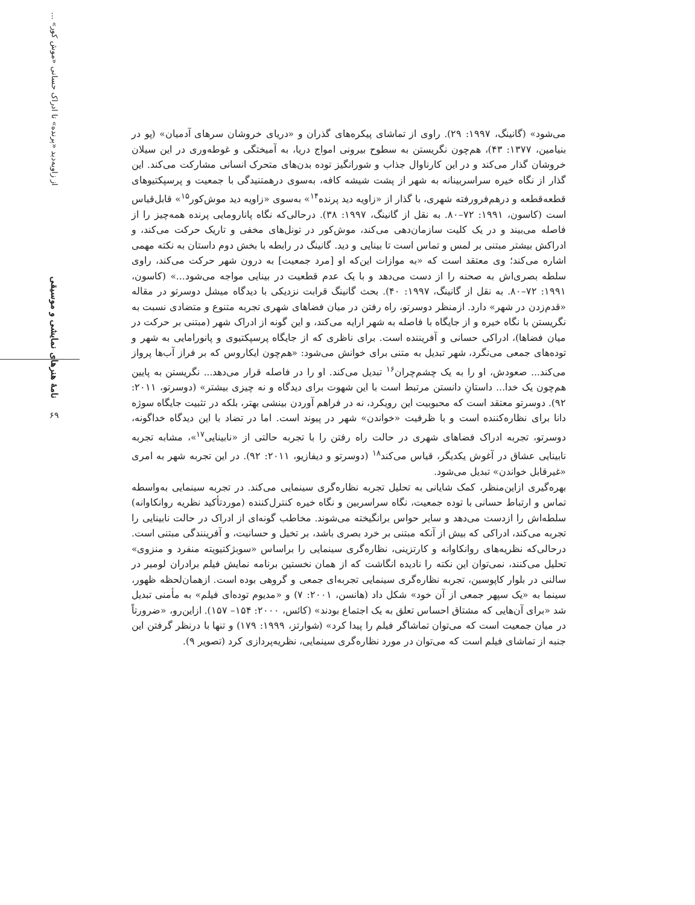از زاویه‌دید «پرنده» تا ادراک حسانی «موش کور» ...
نامۀ هنرهای نمایشی و موسیقی
۶۹
می‌شود» (گانینگ، ۱۹۹۷: ۲۹). راوی از تماشای پیکره‌های گذران و «دریای خروشان سرهای آدمیان» (پو در بنیامین، ۱۳۷۷: ۴۳)، هم‌چون نگریستن به سطوح بیرونی امواج دریا، به آمیختگی و غوطه‌وری در این سیلان خروشان گذار می‌کند و در این کارناوال جذاب و شورانگیز توده بدن‌های متحرک انسانی مشارکت می‌کند. این گذار از نگاه خیره سراسربینانه به شهر از پشت شیشه کافه، به‌سوی درهمتنیدگی با جمعیت و پرسپکتیوهای قطعه‌قطعه و درهم‌فرورفته شهری، با گذار از «زاویه دید پرنده<sup>۱۴</sup>» به‌سوی «زاویه دید موش‌کور<sup>۱۵</sup>» قابل‌قیاس است (کاسون، ۱۹۹۱: ۷۲–۸۰. به نقل از گانینگ، ۱۹۹۷: ۳۸). درحالی‌که نگاه پانارومایی پرنده همه‌چیز را از فاصله می‌بیند و در یک کلیت سازمان‌دهی می‌کند، موش‌کور در تونل‌های مخفی و تاریک حرکت می‌کند، و ادراکش بیشتر مبتنی بر لمس و تماس است تا بینایی و دید. گانینگ در رابطه با بخش دوم داستان به نکته مهمی اشاره می‌کند؛ وی معتقد است که «به موازات این‌که او [مرد جمعیت] به درون شهر حرکت می‌کند، راوی سلطه بصری‌اش به صحنه را از دست می‌دهد و با یک عدم قطعیت در بینایی مواجه می‌شود...» (کاسون، ۱۹۹۱: ۷۲–۸۰. به نقل از گانینگ، ۱۹۹۷: ۴۰). بحث گانینگ قرابت نزدیکی با دیدگاه میشل دوسرتو در مقاله «قدم‌زدن در شهر» دارد. ازمنظر دوسرتو، راه رفتن در میان فضاهای شهری تجربه متنوع و متضادی نسبت به نگریستن با نگاه خیره و از جایگاه با فاصله به شهر ارایه می‌کند، و این گونه از ادراک شهر (مبتنی بر حرکت در میان فضاها)، ادراکی حسانی و آفریننده است. برای ناظری که از جایگاه پرسپکتیوی و پانورامایی به شهر و توده‌های جمعی می‌نگرد، شهر تبدیل به متنی برای خوانش می‌شود: «هم‌چون ایکاروس که بر فراز آب‌ها پرواز می‌کند... صعودش، او را به یک چشم‌چران<sup>۱۶</sup> تبدیل می‌کند. او را در فاصله قرار می‌دهد... نگریستن به پایین هم‌چون یک خدا... داستانِ دانستن مرتبط است با این شهوت برای دیدگاه و نه چیزی بیشتر» (دوسرتو، ۲۰۱۱: ۹۲). دوسرتو معتقد است که محبوبیت این رویکرد، نه در فراهم آوردن بینشی بهتر، بلکه در تثبیت جایگاه سوژه دانا برای نظاره‌کننده است و با ظرفیت «خواندن» شهر در پیوند است. اما در تضاد با این دیدگاه خداگونه، دوسرتو، تجربه ادراک فضاهای شهری در حالت راه رفتن را با تجربه حالتی از «نابینایی<sup>۱۷</sup>»، مشابه تجربه نابینایی عشاق در آغوش یکدیگر، قیاس می‌کند<sup>۱۸</sup> (دوسرتو و دیفازیو، ۲۰۱۱: ۹۲). در این تجربه شهر به امری «غیرقابل خواندن» تبدیل می‌شود.
بهره‌گیری ازاین‌منظر، کمک شایانی به تحلیل تجربه نظاره‌گری سینمایی می‌کند. در تجربه سینمایی به‌واسطه تماس و ارتباط حسانی با توده جمعیت، نگاه سراسربین و نگاه خیره کنترل‌کننده (موردتأکید نظریه روانکاوانه) سلطه‌اش را ازدست می‌دهد و سایر حواس برانگیخته می‌شوند. مخاطب گونه‌ای از ادراک در حالت نابینایی را تجربه می‌کند، ادراکی که بیش از آنکه مبتنی بر خرد بصری باشد، بر تخیل و حسانیت، و آفرینندگی مبتنی است. درحالی‌که نظریه‌های روانکاوانه و کارتزینی، نظاره‌گری سینمایی را براساس «سوبژکتیویته منفرد و منزوی» تحلیل می‌کنند، نمی‌توان این نکته را نادیده انگاشت که از همان نخستین برنامه نمایش فیلم برادران لومیر در سالنی در بلوار کاپوسین، تجربه نظاره‌گری سینمایی تجربه‌ای جمعی و گروهی بوده است. ازهمان‌لحظه ظهور، سینما به «یک سپهر جمعی از آن خود» شکل داد (هانسن، ۲۰۰۱: ۷) و «مدیوم توده‌ای فیلم» به مأمنی تبدیل شد «برای آن‌هایی که مشتاق احساس تعلق به یک اجتماع بودند» (کائس، ۲۰۰۰: ۱۵۴– ۱۵۷). ازاین‌رو، «ضرورتاً در میان جمعیت است که می‌توان تماشاگر فیلم را پیدا کرد» (شوارتز، ۱۹۹۹: ۱۷۹) و تنها با درنظر گرفتن این جنبه از تماشای فیلم است که می‌توان در مورد نظاره‌گری سینمایی، نظریه‌پردازی کرد (تصویر ۹).